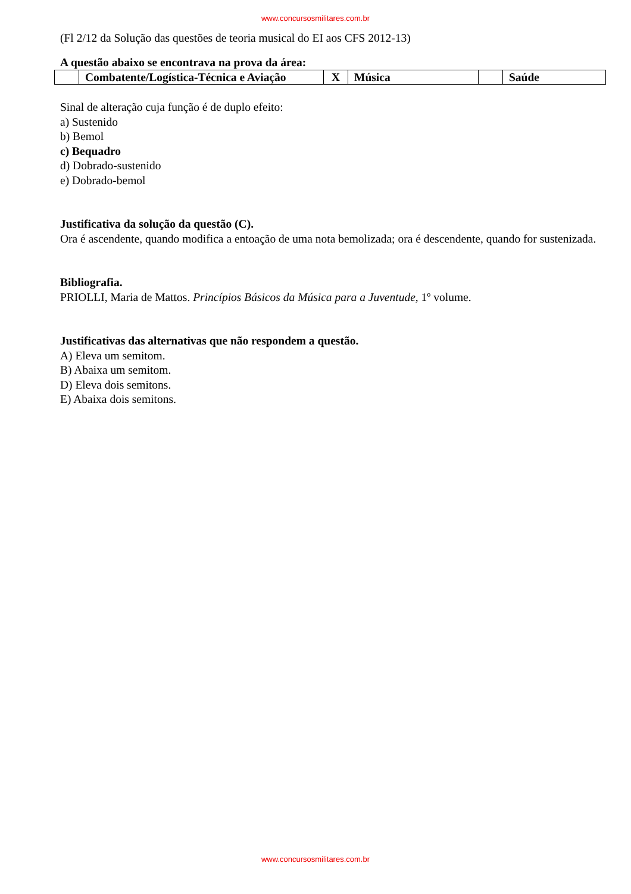www.concursosmilitares.com.br
(Fl 2/12 da Solução das questões de teoria musical do EI aos CFS 2012-13)
A questão abaixo se encontrava na prova da área:
| | Combatente/Logística-Técnica e Aviação | X | Música | | Saúde |
Sinal de alteração cuja função é de duplo efeito:
a) Sustenido
b) Bemol
c) Bequadro
d) Dobrado-sustenido
e) Dobrado-bemol
Justificativa da solução da questão (C).
Ora é ascendente, quando modifica a entoação de uma nota bemolizada; ora é descendente, quando for sustenizada.
Bibliografia.
PRIOLLI, Maria de Mattos. Princípios Básicos da Música para a Juventude, 1º volume.
Justificativas das alternativas que não respondem a questão.
A) Eleva um semitom.
B) Abaixa um semitom.
D) Eleva dois semitons.
E) Abaixa dois semitons.
www.concursosmilitares.com.br